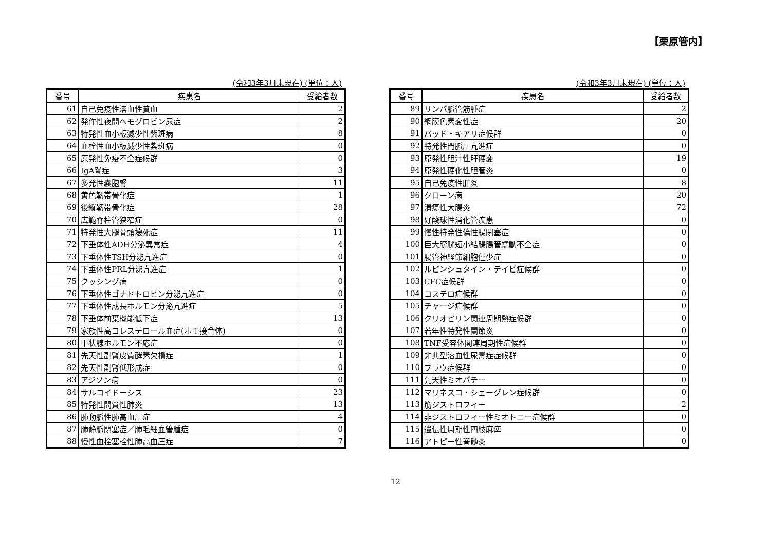【栗原管内】
(令和3年3月末現在) (単位：人)
| 番号 | 疾患名 | 受給者数 |
| --- | --- | --- |
| 61 | 自己免疫性溶血性貧血 | 2 |
| 62 | 発作性夜間ヘモグロビン尿症 | 2 |
| 63 | 特発性血小板減少性紫斑病 | 8 |
| 64 | 血栓性血小板減少性紫斑病 | 0 |
| 65 | 原発性免疫不全症候群 | 0 |
| 66 | IgA腎症 | 3 |
| 67 | 多発性嚢胞腎 | 11 |
| 68 | 黄色靭帯骨化症 | 1 |
| 69 | 後縦靭帯骨化症 | 28 |
| 70 | 広範脊柱管狭窄症 | 0 |
| 71 | 特発性大腿骨頭壊死症 | 11 |
| 72 | 下垂体性ADH分泌異常症 | 4 |
| 73 | 下垂体性TSH分泌亢進症 | 0 |
| 74 | 下垂体性PRL分泌亢進症 | 1 |
| 75 | クッシング病 | 0 |
| 76 | 下垂体性ゴナドトロピン分泌亢進症 | 0 |
| 77 | 下垂体性成長ホルモン分泌亢進症 | 5 |
| 78 | 下垂体前葉機能低下症 | 13 |
| 79 | 家族性高コレステロール血症(ホモ接合体) | 0 |
| 80 | 甲状腺ホルモン不応症 | 0 |
| 81 | 先天性副腎皮質酵素欠損症 | 1 |
| 82 | 先天性副腎低形成症 | 0 |
| 83 | アジソン病 | 0 |
| 84 | サルコイドーシス | 23 |
| 85 | 特発性間質性肺炎 | 13 |
| 86 | 肺動脈性肺高血圧症 | 4 |
| 87 | 肺静脈閉塞症／肺毛細血管腫症 | 0 |
| 88 | 慢性血栓塞栓性肺高血圧症 | 7 |
(令和3年3月末現在) (単位：人)
| 番号 | 疾患名 | 受給者数 |
| --- | --- | --- |
| 89 | リンパ脈管筋腫症 | 2 |
| 90 | 網膜色素変性症 | 20 |
| 91 | バッド・キアリ症候群 | 0 |
| 92 | 特発性門脈圧亢進症 | 0 |
| 93 | 原発性胆汁性肝硬変 | 19 |
| 94 | 原発性硬化性胆管炎 | 0 |
| 95 | 自己免疫性肝炎 | 8 |
| 96 | クローン病 | 20 |
| 97 | 潰瘍性大腸炎 | 72 |
| 98 | 好酸球性消化管疾患 | 0 |
| 99 | 慢性特発性偽性腸閉塞症 | 0 |
| 100 | 巨大膀胱短小結腸腸管蠕動不全症 | 0 |
| 101 | 腸管神経節細胞僅少症 | 0 |
| 102 | ルビンシュタイン・テイビ症候群 | 0 |
| 103 | CFC症候群 | 0 |
| 104 | コステロ症候群 | 0 |
| 105 | チャージ症候群 | 0 |
| 106 | クリオピリン関連周期熱症候群 | 0 |
| 107 | 若年性特発性関節炎 | 0 |
| 108 | TNF受容体関連周期性症候群 | 0 |
| 109 | 非典型溶血性尿毒症症候群 | 0 |
| 110 | ブラウ症候群 | 0 |
| 111 | 先天性ミオパチー | 0 |
| 112 | マリネスコ・シェーグレン症候群 | 0 |
| 113 | 筋ジストロフィー | 2 |
| 114 | 非ジストロフィー性ミオトニー症候群 | 0 |
| 115 | 遺伝性周期性四肢麻痺 | 0 |
| 116 | アトピー性脊髄炎 | 0 |
12